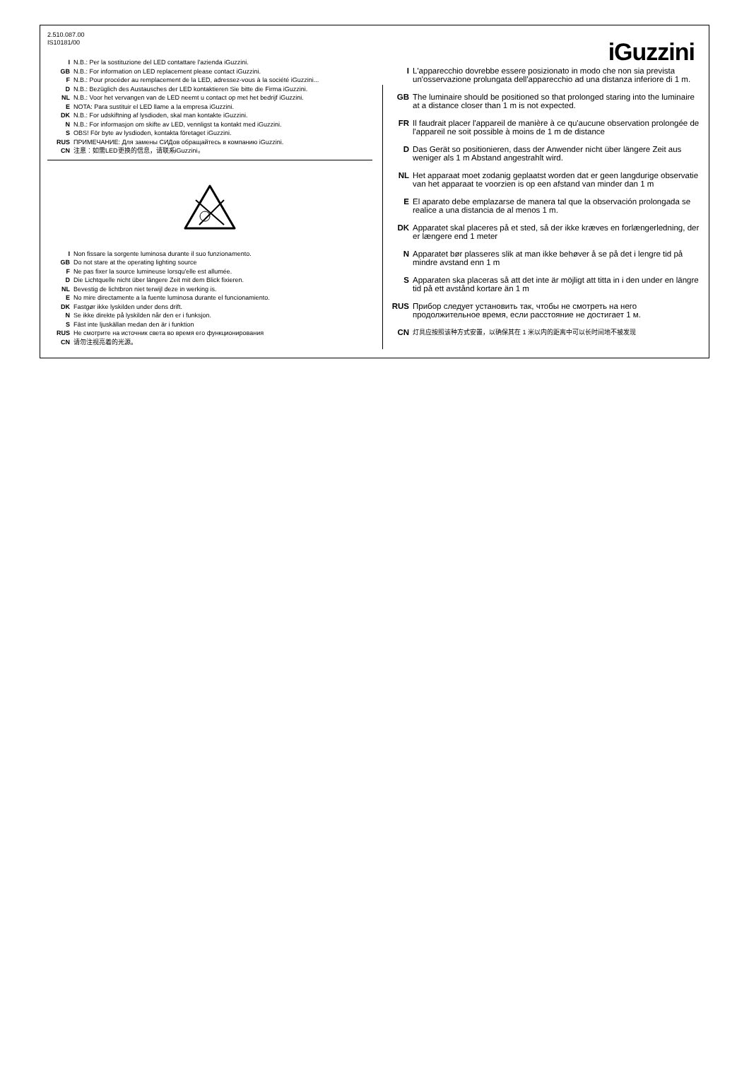2.510.087.00
IS10181/00
I N.B.: Per la sostituzione del LED contattare l'azienda iGuzzini.
GB N.B.: For information on LED replacement please contact iGuzzini.
F N.B.: Pour procéder au remplacement de la LED, adressez-vous à la société iGuzzini...
D N.B.: Bezüglich des Austausches der LED kontaktieren Sie bitte die Firma iGuzzini.
NL N.B.: Voor het vervangen van de LED neemt u contact op met het bedrijf iGuzzini.
E NOTA: Para sustituir el LED llame a la empresa iGuzzini.
DK N.B.: For udskiftning af lysdioden, skal man kontakte iGuzzini.
N N.B.: For informasjon om skifte av LED, vennligst ta kontakt med iGuzzini.
S OBS! För byte av lysdioden, kontakta företaget iGuzzini.
RUS ПРИМЕЧАНИЕ: Для замены СИДов обращайтесь в компанию iGuzzini.
CN 注意：如需LED更换的信息，请联系iGuzzini。
I Non fissare la sorgente luminosa durante il suo funzionamento.
GB Do not stare at the operating lighting source
F Ne pas fixer la source lumineuse lorsqu'elle est allumée.
D Die Lichtquelle nicht über längere Zeit mit dem Blick fixieren.
NL Bevestig de lichtbron niet terwijl deze in werking is.
E No mire directamente a la fuente luminosa durante el funcionamiento.
DK Fastgør ikke lyskilden under dens drift.
N Se ikke direkte på lyskilden når den er i funksjon.
S Fäst inte ljuskällan medan den är i funktion
RUS Не смотрите на источник света во время его функционирования
CN 请勿注视亮着的光源。
iGuzzini
I L'apparecchio dovrebbe essere posizionato in modo che non sia prevista un'osservazione prolungata dell'apparecchio ad una distanza inferiore di 1 m.
GB The luminaire should be positioned so that prolonged staring into the luminaire at a distance closer than 1 m is not expected.
FR Il faudrait placer l'appareil de manière à ce qu'aucune observation prolongée de l'appareil ne soit possible à moins de 1 m de distance
D Das Gerät so positionieren, dass der Anwender nicht über längere Zeit aus weniger als 1 m Abstand angestrahlt wird.
NL Het apparaat moet zodanig geplaatst worden dat er geen langdurige observatie van het apparaat te voorzien is op een afstand van minder dan 1 m
E El aparato debe emplazarse de manera tal que la observación prolongada se realice a una distancia de al menos 1 m.
DK Apparatet skal placeres på et sted, så der ikke kræves en forlængerledning, der er længere end 1 meter
N Apparatet bør plasseres slik at man ikke behøver å se på det i lengre tid på mindre avstand enn 1 m
S Apparaten ska placeras så att det inte är möjligt att titta in i den under en längre tid på ett avstånd kortare än 1 m
RUS Прибор следует установить так, чтобы не смотреть на него продолжительное время, если расстояние не достигает 1 м.
CN 灯具应按照该种方式安置，以确保其在 1 米以内的距离中可以长时间地不被发现